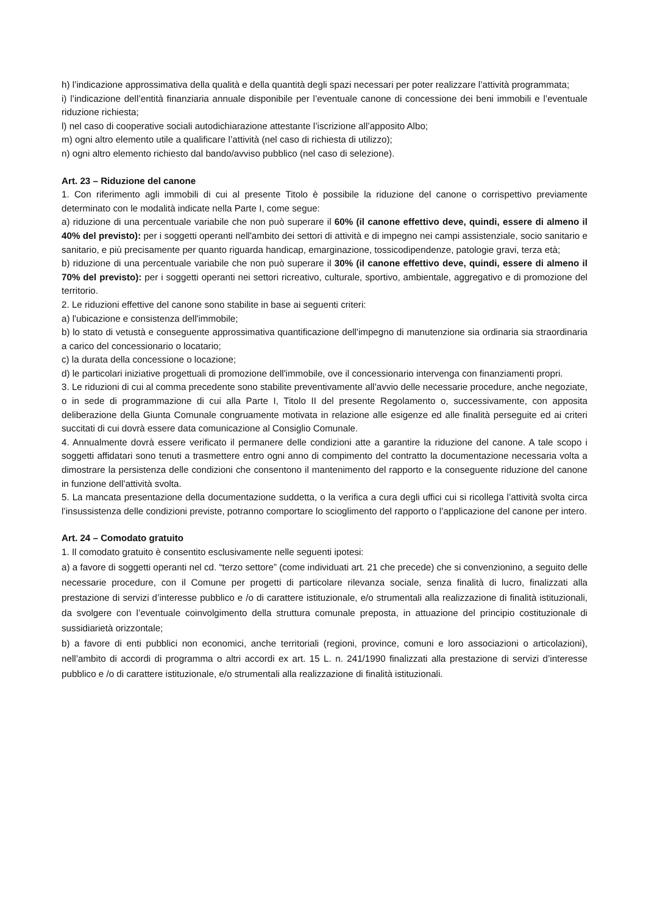h) l’indicazione approssimativa della qualità e della quantità degli spazi necessari per poter realizzare l’attività programmata;
i) l’indicazione dell’entità finanziaria annuale disponibile per l’eventuale canone di concessione dei beni immobili e l’eventuale riduzione richiesta;
l) nel caso di cooperative sociali autodichiarazione attestante l’iscrizione all’apposito Albo;
m) ogni altro elemento utile a qualificare l’attività (nel caso di richiesta di utilizzo);
n) ogni altro elemento richiesto dal bando/avviso pubblico (nel caso di selezione).
Art. 23 – Riduzione del canone
1. Con riferimento agli immobili di cui al presente Titolo è possibile la riduzione del canone o corrispettivo previamente determinato con le modalità indicate nella Parte I, come segue:
a) riduzione di una percentuale variabile che non può superare il 60% (il canone effettivo deve, quindi, essere di almeno il 40% del previsto): per i soggetti operanti nell'ambito dei settori di attività e di impegno nei campi assistenziale, socio sanitario e sanitario, e più precisamente per quanto riguarda handicap, emarginazione, tossicodipendenze, patologie gravi, terza età;
b) riduzione di una percentuale variabile che non può superare il 30% (il canone effettivo deve, quindi, essere di almeno il 70% del previsto): per i soggetti operanti nei settori ricreativo, culturale, sportivo, ambientale, aggregativo e di promozione del territorio.
2. Le riduzioni effettive del canone sono stabilite in base ai seguenti criteri:
a) l'ubicazione e consistenza dell'immobile;
b) lo stato di vetustà e conseguente approssimativa quantificazione dell'impegno di manutenzione sia ordinaria sia straordinaria a carico del concessionario o locatario;
c) la durata della concessione o locazione;
d) le particolari iniziative progettuali di promozione dell'immobile, ove il concessionario intervenga con finanziamenti propri.
3. Le riduzioni di cui al comma precedente sono stabilite preventivamente all’avvio delle necessarie procedure, anche negoziate, o in sede di programmazione di cui alla Parte I, Titolo II del presente Regolamento o, successivamente, con apposita deliberazione della Giunta Comunale congruamente motivata in relazione alle esigenze ed alle finalità perseguite ed ai criteri succitati di cui dovrà essere data comunicazione al Consiglio Comunale.
4. Annualmente dovrà essere verificato il permanere delle condizioni atte a garantire la riduzione del canone. A tale scopo i soggetti affidatari sono tenuti a trasmettere entro ogni anno di compimento del contratto la documentazione necessaria volta a dimostrare la persistenza delle condizioni che consentono il mantenimento del rapporto e la conseguente riduzione del canone in funzione dell’attività svolta.
5. La mancata presentazione della documentazione suddetta, o la verifica a cura degli uffici cui si ricollega l’attività svolta circa l’insussistenza delle condizioni previste, potranno comportare lo scioglimento del rapporto o l’applicazione del canone per intero.
Art. 24 – Comodato gratuito
1. Il comodato gratuito è consentito esclusivamente nelle seguenti ipotesi:
a) a favore di soggetti operanti nel cd. “terzo settore” (come individuati art. 21 che precede) che si convenzionino, a seguito delle necessarie procedure, con il Comune per progetti di particolare rilevanza sociale, senza finalità di lucro, finalizzati alla prestazione di servizi d’interesse pubblico e /o di carattere istituzionale, e/o strumentali alla realizzazione di finalità istituzionali, da svolgere con l’eventuale coinvolgimento della struttura comunale preposta, in attuazione del principio costituzionale di sussidiarietà orizzontale;
b) a favore di enti pubblici non economici, anche territoriali (regioni, province, comuni e loro associazioni o articolazioni), nell’ambito di accordi di programma o altri accordi ex art. 15 L. n. 241/1990 finalizzati alla prestazione di servizi d’interesse pubblico e /o di carattere istituzionale, e/o strumentali alla realizzazione di finalità istituzionali.